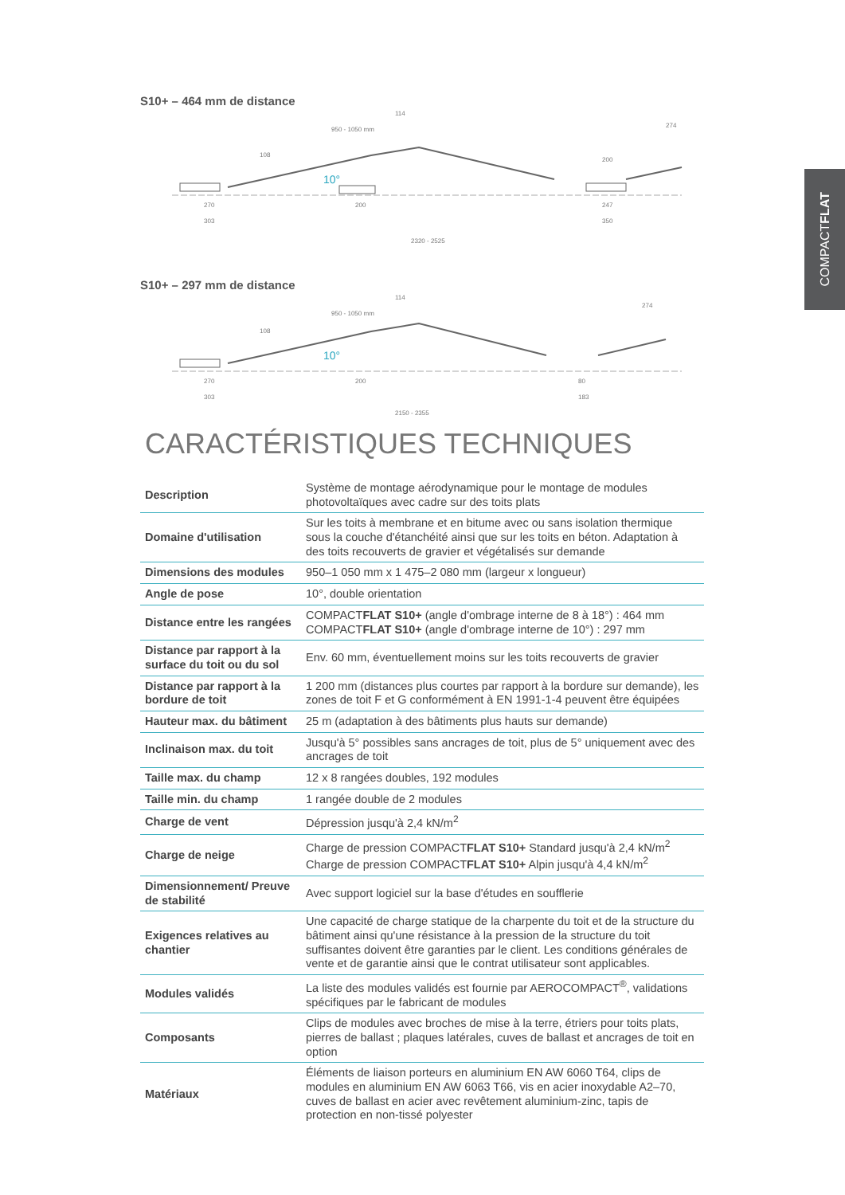COMPACTFLAT
S10+ – 464 mm de distance
950 - 1050 mm
114
108
270
303
200
200
247
350
2320 - 2525
274
10°
S10+ – 297 mm de distance
950 - 1050 mm
114
108
270
303
200
80
183
2150 - 2355
274
10°
CARACTÉRISTIQUES TECHNIQUES
| Description | Système de montage aérodynamique pour le montage de modules photovoltaïques avec cadre sur des toits plats |
| Domaine d'utilisation | Sur les toits à membrane et en bitume avec ou sans isolation thermique sous la couche d'étanchéité ainsi que sur les toits en béton. Adaptation à des toits recouverts de gravier et végétalisés sur demande |
| Dimensions des modules | 950–1 050 mm x 1 475–2 080 mm (largeur x longueur) |
| Angle de pose | 10°, double orientation |
| Distance entre les rangées | COMPACT FLAT S10+ (angle d'ombrage interne de 8 à 18°) : 464 mm COMPACT FLAT S10+ (angle d'ombrage interne de 10°) : 297 mm |
| Distance par rapport à la surface du toit ou du sol | Env. 60 mm, éventuellement moins sur les toits recouverts de gravier |
| Distance par rapport à la bordure de toit | 1 200 mm (distances plus courtes par rapport à la bordure sur demande), les zones de toit F et G conformément à EN 1991-1-4 peuvent être équipées |
| Hauteur max. du bâtiment | 25 m (adaptation à des bâtiments plus hauts sur demande) |
| Inclinaison max. du toit | Jusqu'à 5° possibles sans ancrages de toit, plus de 5° uniquement avec des ancrages de toit |
| Taille max. du champ | 12 x 8 rangées doubles, 192 modules |
| Taille min. du champ | 1 rangée double de 2 modules |
| Charge de vent | Dépression jusqu'à 2,4 kN/m<sup>2</sup> |
| Charge de neige | Charge de pression COMPACT FLAT S10+ Standard jusqu'à 2,4 kN/m<sup>2</sup> Charge de pression COMPACT FLAT S10+ Alpin jusqu'à 4,4 kN/m<sup>2</sup> |
| Dimensionnement/ Preuve de stabilité | Avec support logiciel sur la base d'études en soufflerie |
| Exigences relatives au chantier | Une capacité de charge statique de la charpente du toit et de la structure du bâtiment ainsi qu'une résistance à la pression de la structure du toit suffisantes doivent être garanties par le client. Les conditions générales de vente et de garantie ainsi que le contrat utilisateur sont applicables. |
| Modules validés | La liste des modules validés est fournie par AEROCOMPACT<sup>®</sup>, validations spécifiques par le fabricant de modules |
| Composants | Clips de modules avec broches de mise à la terre, étriers pour toits plats, pierres de ballast ; plaques latérales, cuves de ballast et ancrages de toit en option |
| Matériaux | Éléments de liaison porteurs en aluminium EN AW 6060 T64, clips de modules en aluminium EN AW 6063 T66, vis en acier inoxydable A2–70, cuves de ballast en acier avec revêtement aluminium-zinc, tapis de protection en non-tissé polyester |